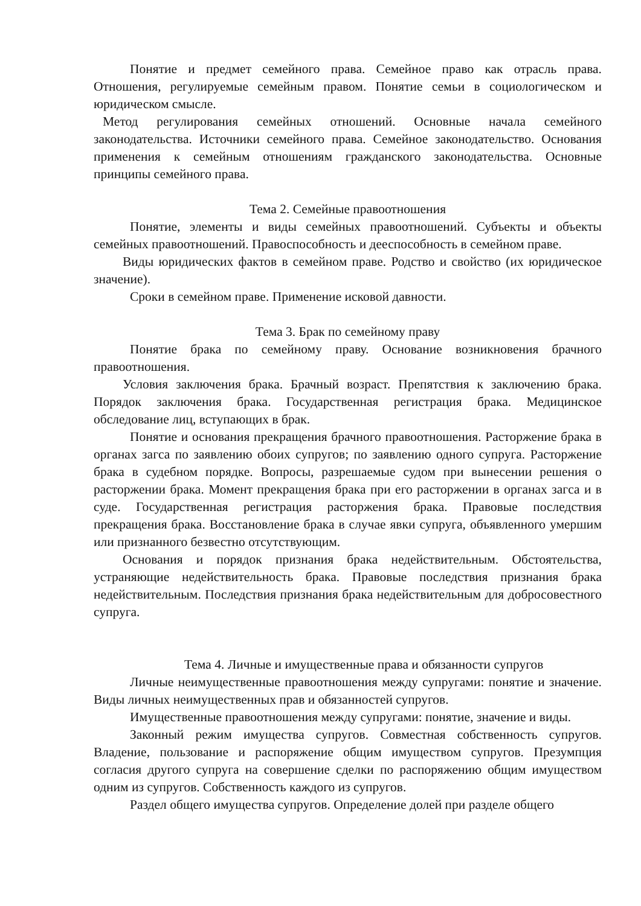Понятие и предмет семейного права. Семейное право как отрасль права. Отношения, регулируемые семейным правом. Понятие семьи в социологическом и юридическом смысле.
Метод регулирования семейных отношений. Основные начала семейного законодательства. Источники семейного права. Семейное законодательство. Основания применения к семейным отношениям гражданского законодательства. Основные принципы семейного права.
Тема 2. Семейные правоотношения
Понятие, элементы и виды семейных правоотношений. Субъекты и объекты семейных правоотношений. Правоспособность и дееспособность в семейном праве.
Виды юридических фактов в семейном праве. Родство и свойство (их юридическое значение).
Сроки в семейном праве. Применение исковой давности.
Тема 3. Брак по семейному праву
Понятие брака по семейному праву. Основание возникновения брачного правоотношения.
Условия заключения брака. Брачный возраст. Препятствия к заключению брака. Порядок заключения брака. Государственная регистрация брака. Медицинское обследование лиц, вступающих в брак.
Понятие и основания прекращения брачного правоотношения. Расторжение брака в органах загса по заявлению обоих супругов; по заявлению одного супруга. Расторжение брака в судебном порядке. Вопросы, разрешаемые судом при вынесении решения о расторжении брака. Момент прекращения брака при его расторжении в органах загса и в суде. Государственная регистрация расторжения брака. Правовые последствия прекращения брака. Восстановление брака в случае явки супруга, объявленного умершим или признанного безвестно отсутствующим.
Основания и порядок признания брака недействительным. Обстоятельства, устраняющие недействительность брака. Правовые последствия признания брака недействительным. Последствия признания брака недействительным для добросовестного супруга.
Тема 4. Личные и имущественные права и обязанности супругов
Личные неимущественные правоотношения между супругами: понятие и значение. Виды личных неимущественных прав и обязанностей супругов.
Имущественные правоотношения между супругами: понятие, значение и виды.
Законный режим имущества супругов. Совместная собственность супругов. Владение, пользование и распоряжение общим имуществом супругов. Презумпция согласия другого супруга на совершение сделки по распоряжению общим имуществом одним из супругов. Собственность каждого из супругов.
Раздел общего имущества супругов. Определение долей при разделе общего